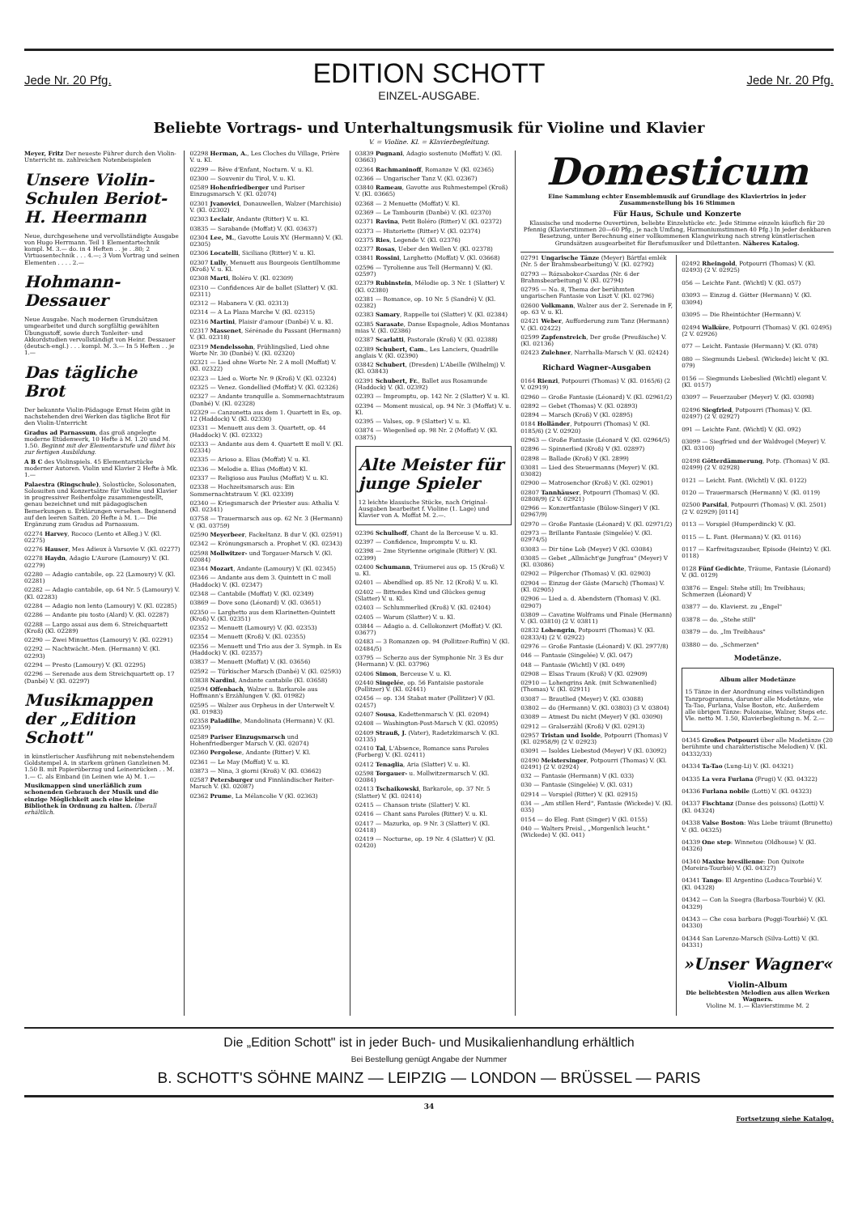Jede Nr. 20 Pfg.
EDITION SCHOTT
EINZEL-AUSGABE.
Jede Nr. 20 Pfg.
Beliebte Vortrags- und Unterhaltungsmusik für Violine und Klavier
V. = Violine. Kl. = Klavierbegleitung.
Meyer, Fritz Der neueste Führer durch den Violin-Unterricht m. zahlreichen Notenbeispielen
Unsere Violin-Schulen Beriot-H. Heermann
Neue, durchgesehene und vervollständigte Ausgabe von Hugo Herrmann. Teil 1 Elementartechnik kompl. M. 3.— do. in 4 Heften . . je . .80; 2 Virtuosentechnik . . . 4.—; 3 Vom Vortrag und seinen Elementen . . . . 2.—
Hohmann-Dessauer
Neue Ausgabe. Nach modernen Grundsätzen umgearbeitet und durch sorgfältig gewählten Übungsstoff, sowie durch Tonleiter- und Akkordstudien vervollständigt von Heinr. Dessauer (deutsch-engl.) . . . kompl. M. 3.— In 5 Heften . . je 1.—
Das tägliche Brot
Der bekannte Violin-Pädagoge Ernst Heim gibt in nachstehenden drei Werken das tägliche Brot für den Violin-Unterricht
Gradus ad Parnassum, das groß angelegte moderne Etüdenwerk, 10 Hefte à M. 1.20 und M. 1.50. Beginnt mit der Elementarstufe und führt bis zur fertigen Ausbildung.
A B C des Violinspiels. 45 Elementarstücke moderner Autoren. Violin und Klavier 2 Hefte à Mk. 1.—
Palaestra (Ringschule), Solostücke, Solosonaten, Solosuiten und Konzertsätze für Violine und Klavier in progressiver Reihenfolge zusammengestellt, genau bezeichnet und mit pädagogischen Bemerkungen u. Erklärungen versehen. Beginnend auf den leeren Saiten. 20 Hefte à M. 1.— Die Ergänzung zum Gradus ad Parnassum.
02274 Harvey, Rococo (Lento et Alleg.) V. (Kl. 02275)
02276 Hauser, Mes Adieux à Varsovie V. (Kl. 02277)
02278 Haydn, Adagio L'Aurore (Lamoury) V. (Kl. 02279)
02280 — Adagio cantabile, op. 22 (Lamoury) V. (Kl. 02281)
02282 — Adagio cantabile, op. 64 Nr. 5 (Lamoury) V. (Kl. 02283)
02284 — Adagio non lento (Lamoury) V. (Kl. 02285)
02286 — Andante piu tosto (Alard) V. (Kl. 02287)
02288 — Largo assai aus dem 6. Streichquartett (Kroß) (Kl. 02289)
02290 — Zwei Minuettos (Lamoury) V. (Kl. 02291)
02292 — Nachtwächt.-Men. (Hermann) V. (Kl. 02293)
02294 — Presto (Lamoury) V. (Kl. 02295)
02296 — Serenade aus dem Streichquartett op. 17 (Danbé) V. (Kl. 02297)
Musikmappen der „Edition Schott"
in künstlerischer Ausführung mit nebenstehendem Goldstempel A. in starkem grünen Ganzleinen M. 1.50 B. mit Papierüberzug und Leinenrücken . . M. 1.— C. als Einband (in Leinen wie A) M. 1.—
Musikmappen sind unerläßlich zum schonenden Gebrauch der Musik und die einzige Möglichkeit auch eine kleine Bibliothek in Ordnung zu halten. Überall erhältlich.
02298 Herman, A., Les Cloches du Village, Prière V. u. Kl.
02299 — Rêve d'Enfant, Nocturn. V. u. Kl.
02300 — Souvenir du Tirol, V. u. Kl.
02589 Hohenfriedberger und Pariser Einzugsmarsch V. (Kl. 02074)
02301 Jvanovici, Donauwellen, Walzer (Marchisio) V. (Kl. 02302)
02303 Leclair, Andante (Ritter) V. u. Kl.
03835 — Sarabande (Moffat) V. (Kl. 03637)
02304 Lee, M., Gavotte Louis XV. (Hermann) V. (Kl. 02305)
02306 Locatelli, Siciliano (Ritter) V. u. Kl.
02307 Lully, Menuett aus Bourgeois Gentilhomme (Kroß) V. u. Kl.
02308 Marti, Boléro V. (Kl. 02309)
02310 — Confidences Air de ballet (Slatter) V. (Kl. 02311)
02312 — Habanera V. (Kl. 02313)
02314 — A La Plaza Marche V. (Kl. 02315)
02316 Martini, Plaisir d'amour (Danbé) V. u. Kl.
02317 Massenet, Sérénade du Passant (Hermann) V. (Kl. 02318)
02319 Mendelssohn, Frühlingslied, Lied ohne Worte Nr. 30 (Danbé) V. (Kl. 02320)
02321 — Lied ohne Worte Nr. 2 A moll (Moffat) V. (Kl. 02322)
02323 — Lied o. Worte Nr. 9 (Kroß) V. (Kl. 02324)
02325 — Venez. Gondellied (Moffat) V. (Kl. 02326)
02327 — Andante tranquille a. Sommernachtstraum (Danbé) V. (Kl. 02328)
02329 — Canzonetta aus dem 1. Quartett in Es, op. 12 (Haddock) V. (Kl. 02330)
02331 — Menuett aus dem 3. Quartett, op. 44 (Haddock) V. (Kl. 02332)
02333 — Andante aus dem 4. Quartett E moll V. (Kl. 02334)
02335 — Arioso a. Elias (Moffat) V. u. Kl.
02336 — Melodie a. Elias (Moffat) V. Kl.
02337 — Religioso aus Paulus (Moffat) V. u. Kl.
02338 — Hochzeitsmarsch aus: Ein Sommernachtstraum V. (Kl. 02339)
02340 — Kriegsmarsch der Priester aus: Athalia V. (Kl. 02341)
03758 — Trauermarsch aus op. 62 Nr. 3 (Hermann) V. (Kl. 03759)
02590 Meyerbeer, Fackeltanz. B dur V. (Kl. 02591)
02342 — Krönungsmarsch a. Prophet V. (Kl. 02343)
02598 Mollwitzer- und Torgauer-Marsch V. (Kl. 02084)
02344 Mozart, Andante (Lamoury) V. (Kl. 02345)
02346 — Andante aus dem 3. Quintett in C moll (Haddock) V. (Kl. 02347)
02348 — Cantabile (Moffat) V. (Kl. 02349)
03869 — Dove sono (Léonard) V. (Kl. 03651)
02350 — Larghetto aus dem Klarinetten-Quintett (Kroß) V. (Kl. 02351)
02352 — Menuett (Lamoury) V. (Kl. 02353)
02354 — Menuett (Kroß) V. (Kl. 02355)
02356 — Menuett und Trio aus der 3. Symph. in Es (Haddock) V. (Kl. 02357)
03837 — Menuett (Moffat) V. (Kl. 03656)
02592 — Türkischer Marsch (Danbé) V. (Kl. 02593)
03838 Nardini, Andante cantabile (Kl. 03658)
02594 Offenbach, Walzer u. Barkarole aus Hoffmann's Erzählungen V. (Kl. 01982)
02595 — Walzer aus Orpheus in der Unterwelt V. (Kl. 01983)
02358 Paladilhe, Mandolinata (Hermann) V. (Kl. 02359)
02589 Pariser Einzugsmarsch und Hohenfriedberger Marsch V. (Kl. 02074)
02360 Pergolese, Andante (Ritter) V. Kl.
02361 — Le May (Moffat) V. u. Kl.
03873 — Nina, 3 giorni (Kroß) V. (Kl. 03662)
02587 Petersburger und Finnländischer Reiter-Marsch V. (Kl. 02087)
02362 Prume, La Mélancolie V (Kl. 02363)
03839 Pugnani, Adagio sostenuto (Moffat) V. (Kl. 03663)
02364 Rachmaninoff, Romanze V. (Kl. 02365)
02366 — Ungarischer Tanz V. (Kl. 02367)
03840 Rameau, Gavotte aus Ruhmestempel (Kroß) V. (Kl. 03665)
02368 — 2 Menuette (Moffat) V. Kl.
02369 — Le Tambourin (Danbé) V. (Kl. 02370)
02371 Ravina, Petit Boléro (Ritter) V. (Kl. 02372)
02373 — Historiette (Ritter) V. (Kl. 02374)
02375 Ries, Legende V. (Kl. 02376)
02377 Rosas, Ueber den Wellen V. (Kl. 02378)
03841 Rossini, Larghetto (Moffat) V. (Kl. 03668)
02596 — Tyrolienne aus Tell (Hermann) V. (Kl. 02597)
02379 Rubinstein, Mélodie op. 3 Nr. 1 (Slatter) V. (Kl. 02380)
02381 — Romance, op. 10 Nr. 5 (Sandré) V. (Kl. 02382)
02383 Samary, Rappelle toi (Slatter) V. (Kl. 02384)
02385 Sarasate, Danse Espagnole, Adios Montanas mias V. (Kl. 02386)
02387 Scarlatti, Pastorale (Kroß) V. (Kl. 02388)
02389 Schubert, Cam., Les Lanciers, Quadrille anglais V. (Kl. 02390)
03842 Schubert, (Dresden) L'Abeille (Wilhelmj) V. (Kl. 03843)
02391 Schubert, Fr., Ballet aus Rosamunde (Haddock) V. (Kl. 02392)
02393 — Impromptu, op. 142 Nr. 2 (Slatter) V. u. Kl.
02394 — Moment musical, op. 94 Nr. 3 (Moffat) V. u. Kl.
02395 — Valses, op. 9 (Slatter) V. u. Kl.
03874 — Wiegenlied op. 98 Nr. 2 (Moffat) V. (Kl. 03875)
Alte Meister für junge Spieler
12 leichte klassische Stücke, nach Original-Ausgaben bearbeitet f. Violine (1. Lage) und Klavier von A. Moffat M. 2.—.
02396 Schulhoff, Chant de la Berceuse V. u. Kl.
02397 — Confidence, Impromptu V. u. Kl.
02398 — 2me Styrienne originale (Ritter) V. (Kl. 02399)
02400 Schumann, Träumerei aus op. 15 (Kroß) V. u. Kl.
02401 — Abendlied op. 85 Nr. 12 (Kroß) V. u. Kl.
02402 — Bittendes Kind und Glückes genug (Slatter) V. u. Kl.
02403 — Schlummerlied (Kroß) V. (Kl. 02404)
02405 — Warum (Slatter) V. u. Kl.
03844 — Adagio a. d. Cellokonzert (Moffat) V. (Kl. 03677)
02483 — 3 Romanzen op. 94 (Pollitzer-Ruffin) V. (Kl. 02484/5)
03795 — Scherzo aus der Symphonie Nr. 3 Es dur (Hermann) V. (Kl. 03796)
02406 Simon, Berceuse V. u. Kl.
02440 Singelée, op. 56 Fantaisie pastorale (Pollitzer) V. (Kl. 02441)
02456 — op. 134 Stabat mater (Pollitzer) V (Kl. 02457)
02407 Sousa, Kadettenmarsch V. (Kl. 02094)
02408 — Washington-Post-Marsch V. (Kl. 02095)
02409 Strauß, J. (Vater), Radetzkimarsch V. (Kl. 02135)
02410 Tal, L'Absence, Romance sans Paroles (Forberg) V. (Kl. 02411)
02412 Tenaglia, Aria (Slatter) V. u. Kl.
02598 Torgauer- u. Mollwitzermarsch V. (Kl. 02084)
02413 Tschaikowski, Barkarole, op. 37 Nr. 5 (Slatter) V. (Kl. 02414)
02415 — Chanson triste (Slatter) V. Kl.
02416 — Chant sans Paroles (Ritter) V. u. Kl.
02417 — Mazurka, op. 9 Nr. 3 (Slatter) V. (Kl. 02418)
02419 — Nocturne, op. 19 Nr. 4 (Slatter) V. (Kl. 02420)
Domesticum
Eine Sammlung echter Ensemblemusik auf Grundlage des Klaviertrios in jeder Zusammenstellung bis 16 Stimmen
Für Haus, Schule und Konzerte
Klassische und moderne Ouvertüren, beliebte Einzelstücke etc. Jede Stimme einzeln käuflich für 20 Pfennig (Klavierstimmen 20—60 Pfg., je nach Umfang, Harmoniumstimmen 40 Pfg.) In jeder denkbaren Besetzung, unter Berechnung einer vollkommenen Klangwirkung nach streng künstlerischen Grundsätzen ausgearbeitet für Berufsmusiker und Dilettanten. Näheres Katalog.
02791 Ungarische Tänze (Meyer) Bártfai emlék (Nr. 5 der Brahmsbearbeitung) V. (Kl. 02792)
02793 — Rózsabokor-Csardas (Nr. 6 der Brahmsbearbeitung) V. (Kl. 02794)
02795 — No. 8, Thema der berühmten ungarischen Fantasie von Liszt V. (Kl. 02796)
02600 Volkmann, Walzer aus der 2. Serenade in F, op. 63 V. u. Kl.
02421 Weber, Aufforderung zum Tanz (Hermann) V. (Kl. 02422)
02599 Zapfenstreich, Der große (Preußische) V. (Kl. 02136)
02423 Zulehner, Narrhalla-Marsch V. (Kl. 02424)
Richard Wagner-Ausgaben
0164 Rienzi, Potpourri (Thomas) V. (Kl. 0165/6) (2 V. 02919)
02960 — Große Fantasie (Léonard) V. (Kl. 02961/2)
02892 — Gebet (Thomas) V. (Kl. 02893)
02894 — Marsch (Kroß) V (Kl. 02895)
0184 Holländer, Potpourri (Thomas) V. (Kl. 0185/6) (2 V. 02920)
02963 — Große Fantasie (Léonard V. (Kl. 02964/5)
02896 — Spinnerlied (Kroß) V (Kl. 02897)
02898 — Ballade (Kroß) V (Kl. 2899)
03081 — Lied des Steuermanns (Meyer) V. (Kl. 03082)
02900 — Matrosenchor (Kroß) V. (Kl. 02901)
02807 Tannhäuser, Potpourri (Thomas) V. (Kl. 02808/9) (2 V. 02921)
02966 — Konzertfantasie (Bülow-Singer) V (Kl. 02967/9)
02970 — Große Fantasie (Léonard) V. (Kl. 02971/2)
02973 — Brillante Fantasie (Singelée) V. (Kl. 02974/5)
03083 — Dir töne Lob (Meyer) V (Kl. 03084)
03085 — Gebet „Allmächt'ge Jungfrau" (Meyer) V (Kl. 03086)
02902 — Pilgerchor (Thomas) V. (Kl. 02903)
02904 — Einzug der Gäste (Marsch) (Thomas) V. (Kl. 02905)
02906 — Lied a. d. Abendstern (Thomas) V. (Kl. 02907)
03809 — Cavatine Wolframs und Finale (Hermann) V. (Kl. 03810) (2 V. 03811)
02832 Lohengrin, Potpourri (Thomas) V. (Kl. 02833/4) (2 V. 02922)
02976 — Große Fantasie (Léonard) V. (Kl. 2977/8)
046 — Fantasie (Singelée) V. (Kl. 047)
048 — Fantasie (Wichtl) V (Kl. 049)
02908 — Elsas Traum (Kroß) V (Kl. 02909)
02910 — Lohengrins Ank. (mit Schwanenlied) (Thomas) V. (Kl. 02911)
03087 — Brautlied (Meyer) V. (Kl. 03088)
03802 — do (Hermann) V. (Kl. 03803) (3 V. 03804)
03089 — Atmest Du nicht (Meyer) V (Kl. 03090)
02912 — Gralserzähl (Kroß) V (Kl. 02913)
02957 Tristan und Isolde, Potpourri (Thomas) V (Kl. 02958/9) (2 V. 02923)
03091 — Isoldes Liebestod (Meyer) V (Kl. 03092)
02490 Meistersinger, Potpourri (Thomas) V. (Kl. 02491) (2 V. 02924)
032 — Fantasie (Hermann) V (Kl. 033)
030 — Fantasie (Singelée) V. (Kl. 031)
02914 — Vorspiel (Ritter) V. (Kl. 02915)
034 — „Am stillen Herd", Fantasie (Wickede) V. (Kl. 035)
0154 — do Eleg. Fant (Singer) V (Kl. 0155)
040 — Walters Preisl., „Morgenlich leucht." (Wickede) V. (Kl. 041)
02492 Rheingold, Potpourri (Thomas) V. (Kl. 02493) (2 V. 02925)
056 — Leichte Fant. (Wichtl) V. (Kl. 057)
03093 — Einzug d. Götter (Hermann) V. (Kl. 03094)
03095 — Die Rheintöchter (Hermann) V.
02494 Walküre, Potpourri (Thomas) V. (Kl. 02495) (2 V. 02926)
077 — Leicht. Fantasie (Hermann) V. (Kl. 078)
080 — Siegmunds Liebesl. (Wickede) leicht V. (Kl. 079)
0156 — Siegmunds Liebeslied (Wichtl) elegant V. (Kl. 0157)
03097 — Feuerzauber (Meyer) V. (Kl. 03098)
02496 Siegfried, Potpourri (Thomas) V. (Kl. 02497) (2 V. 02927)
091 — Leichte Fant. (Wichtl) V. (Kl. 092)
03099 — Siegfried und der Waldvogel (Meyer) V. (Kl. 03100)
02498 Götterdämmerung, Potp. (Thomas) V. (Kl. 02499) (2 V. 02928)
0121 — Leicht. Fant. (Wichtl) V. (Kl. 0122)
0120 — Trauermarsch (Hermann) V. (Kl. 0119)
02500 Parsifal, Potpourri (Thomas) V. (Kl. 2501) (2 V. 02929) [0114]
0113 — Vorspiel (Humperdinck) V. (Kl.
0115 — L. Fant. (Hermann) V. (Kl. 0116)
0117 — Karfreitagszauber, Episode (Heintz) V. (Kl. 0118)
0128 Fünf Gedichte, Träume, Fantasie (Léonard) V. (Kl. 0129)
03876 — Engel: Stehe still; Im Treibhaus; Schmerzen (Léonard) V
03877 — do. Klavierst. zu „Engel"
03878 — do. „Stehe still"
03879 — do. „Im Treibhaus"
03880 — do. „Schmerzen"
Modetänze.
Album aller Modetänze
15 Tänze in der Anordnung eines vollständigen Tanzprogramms, darunter alle Modetänze, wie Ta-Tao, Furlana, Valse Boston, etc. Außerdem alle übrigen Tänze: Polonaise, Walzer, Steps etc. Vle. netto M. 1.50, Klavierbegleitung n. M. 2.—
04345 Großes Potpourri über alle Modetänze (20 berühmte und charakteristische Melodien) V. (Kl. 04332/33)
04334 Ta-Tao (Lung-Li) V. (Kl. 04321)
04335 La vera Furlana (Frugi) V. (Kl. 04322)
04336 Furlana nobile (Lotti) V. (Kl. 04323)
04337 Fischtanz (Danse des poissons) (Lotti) V. (Kl. 04324)
04338 Valse Boston: Was Liebe träumt (Brunetto) V. (Kl. 04325)
04339 One step: Winnetou (Oldhouse) V. (Kl. 04326)
04340 Maxixe bresilienne: Don Quixote (Moreira-Tourbié) V. (Kl. 04327)
04341 Tango: El Argentino (Loduca-Tourbié) V. (Kl. 04328)
04342 — Con la Suegra (Barbosa-Tourbié) V. (Kl. 04329)
04343 — Che cosa barbara (Poggi-Tourbié) V. (Kl. 04330)
04344 San Lorenzo-Marsch (Silva-Lotti) V. (Kl. 04331)
»Unser Wagner«
Violin-Album
Die beliebtesten Melodien aus allen Werken Wagners.
Violine M. 1.— Klavierstimme M. 2
Die „Edition Schott" ist in jeder Buch- und Musikalienhandlung erhältlich
Bei Bestellung genügt Angabe der Nummer
B. SCHOTT'S SÖHNE MAINZ — LEIPZIG — LONDON — BRÜSSEL — PARIS
34
Fortsetzung siehe Katalog.